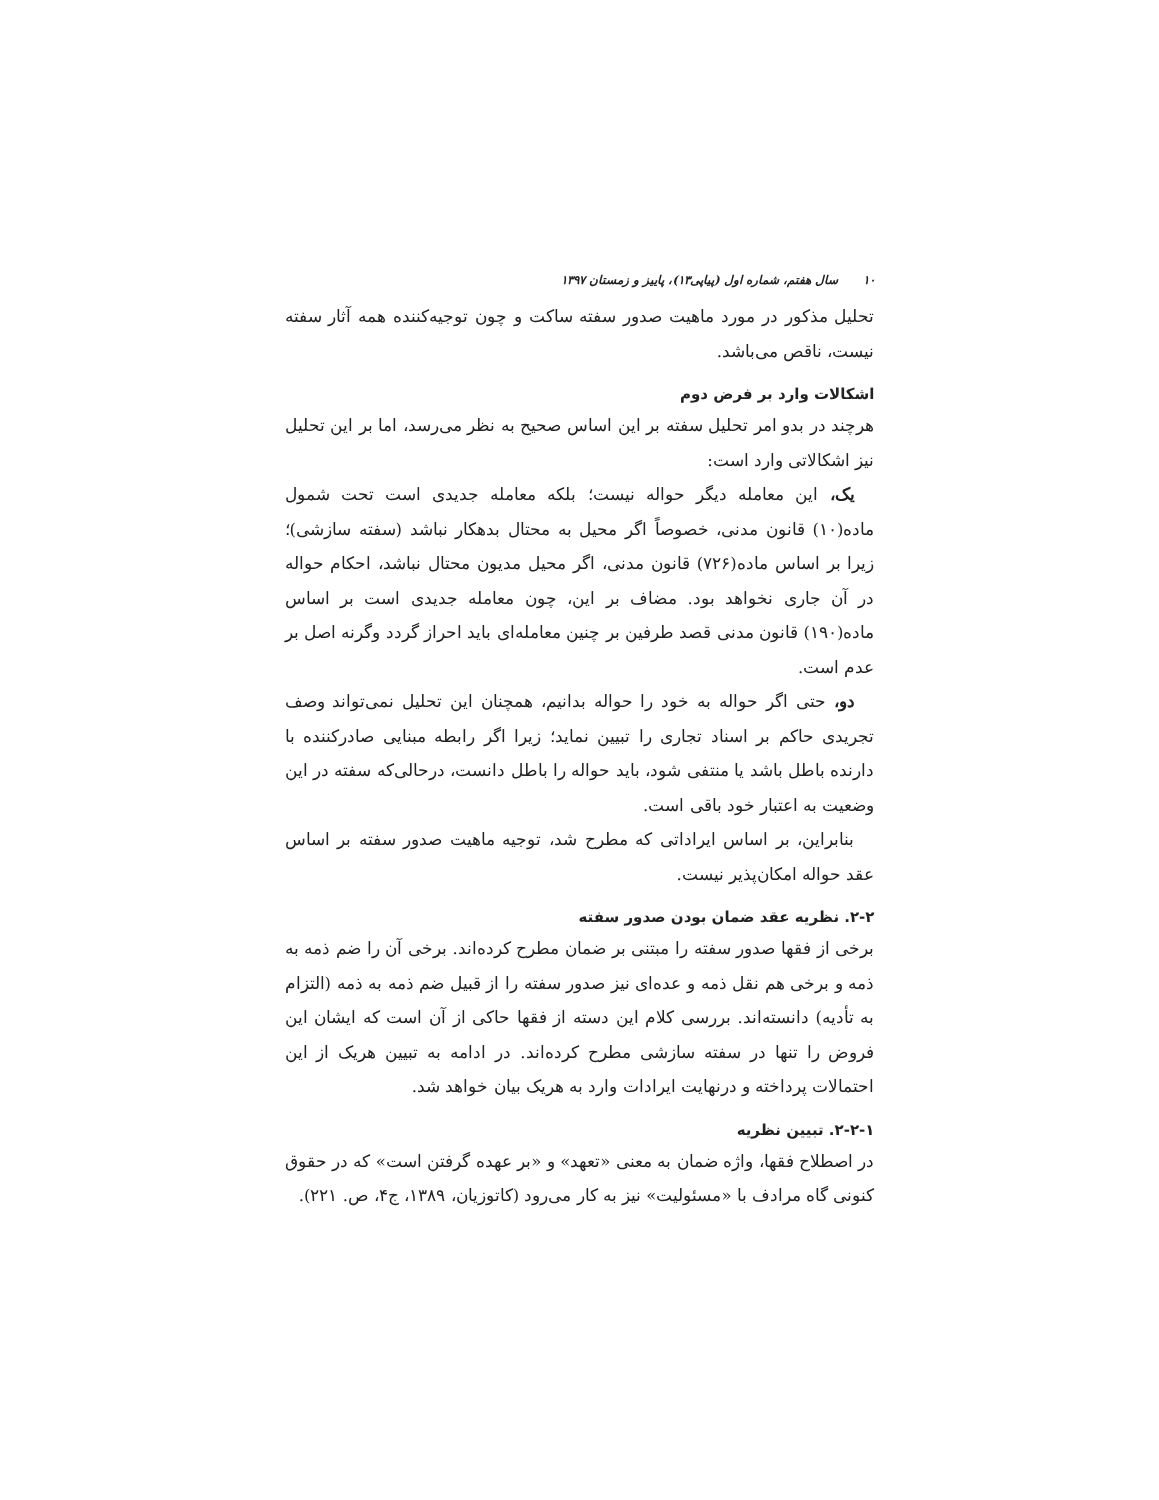۱۰ سال هفتم، شماره اول (پیاپی۱۳)، پاییز و زمستان ۱۳۹۷
تحلیل مذکور در مورد ماهیت صدور سفته ساکت و چون توجیه‌کننده همه آثار سفته نیست، ناقص می‌باشد.
اشکالات وارد بر فرض دوم
هرچند در بدو امر تحلیل سفته بر این اساس صحیح به نظر می‌رسد، اما بر این تحلیل نیز اشکالاتی وارد است:
یک، این معامله دیگر حواله نیست؛ بلکه معامله جدیدی است تحت شمول ماده(۱۰) قانون مدنی، خصوصاً اگر محیل به محتال بدهکار نباشد (سفته سازشی)؛ زیرا بر اساس ماده(۷۲۶) قانون مدنی، اگر محیل مدیون محتال نباشد، احکام حواله در آن جاری نخواهد بود. مضاف بر این، چون معامله جدیدی است بر اساس ماده(۱۹۰) قانون مدنی قصد طرفین بر چنین معامله‌ای باید احراز گردد وگرنه اصل بر عدم است.
دو، حتی اگر حواله به خود را حواله بدانیم، همچنان این تحلیل نمی‌تواند وصف تجریدی حاکم بر اسناد تجاری را تبیین نماید؛ زیرا اگر رابطه مبنایی صادرکننده با دارنده باطل باشد یا منتفی شود، باید حواله را باطل دانست، درحالی‌که سفته در این وضعیت به اعتبار خود باقی است.
بنابراین، بر اساس ایراداتی که مطرح شد، توجیه ماهیت صدور سفته بر اساس عقد حواله امکان‌پذیر نیست.
۲-۲. نظریه عقد ضمان بودن صدور سفته
برخی از فقها صدور سفته را مبتنی بر ضمان مطرح کرده‌اند. برخی آن را ضم ذمه به ذمه و برخی هم نقل ذمه و عده‌ای نیز صدور سفته را از قبیل ضم ذمه به ذمه (التزام به تأدیه) دانسته‌اند. بررسی کلام این دسته از فقها حاکی از آن است که ایشان این فروض را تنها در سفته سازشی مطرح کرده‌اند. در ادامه به تبیین هریک از این احتمالات پرداخته و درنهایت ایرادات وارد به هریک بیان خواهد شد.
۲-۲-۱. تبیین نظریه
در اصطلاح فقها، واژه ضمان به معنی «تعهد» و «بر عهده گرفتن است» که در حقوق کنونی گاه مرادف با «مسئولیت» نیز به کار می‌رود (کاتوزیان، ۱۳۸۹، ج۴، ص. ۲۲۱).